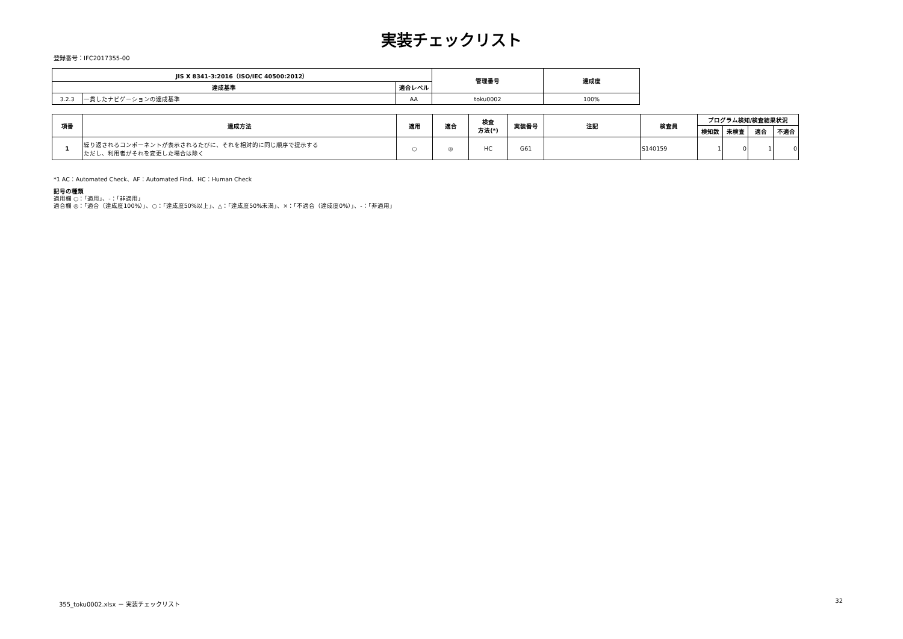実装チェックリスト
登録番号：IFC2017355-00
| JIS X 8341-3:2016（ISO/IEC 40500:2012） | | | 管理番号 | 達成度 |
| --- | --- | --- | --- | --- |
| 達成基準 | | 適合レベル | | |
| 3.2.3 | 一貫したナビゲーションの達成基準 | AA | toku0002 | 100% |
| 項番 | 達成方法 | 適用 | 適合 | 検査 方法(*) | 実装番号 | 注記 | 検査員 | プログラム検知/検査結果状況 | | | |
| --- | --- | --- | --- | --- | --- | --- | --- | --- | --- | --- | --- |
| | | | | | | | | 検知数 | 未検査 | 適合 | 不適合 |
| 1 | 繰り返されるコンポーネントが表示されるたびに、それを相対的に同じ順序で提示する ただし、利用者がそれを変更した場合は除く | ○ | ◎ | HC | G61 | | S140159 | 1 | 0 | 1 | 0 |
*1 AC：Automated Check、AF：Automated Find、HC：Human Check
記号の種類
適用欄 ○：「適用」、-：「非適用」
適合欄 ◎：「適合（達成度100%）」、○：「達成度50%以上」、△：「達成度50%未満」、×：「不適合（達成度0%）」、-：「非適用」
355_toku0002.xlsx － 実装チェックリスト 32